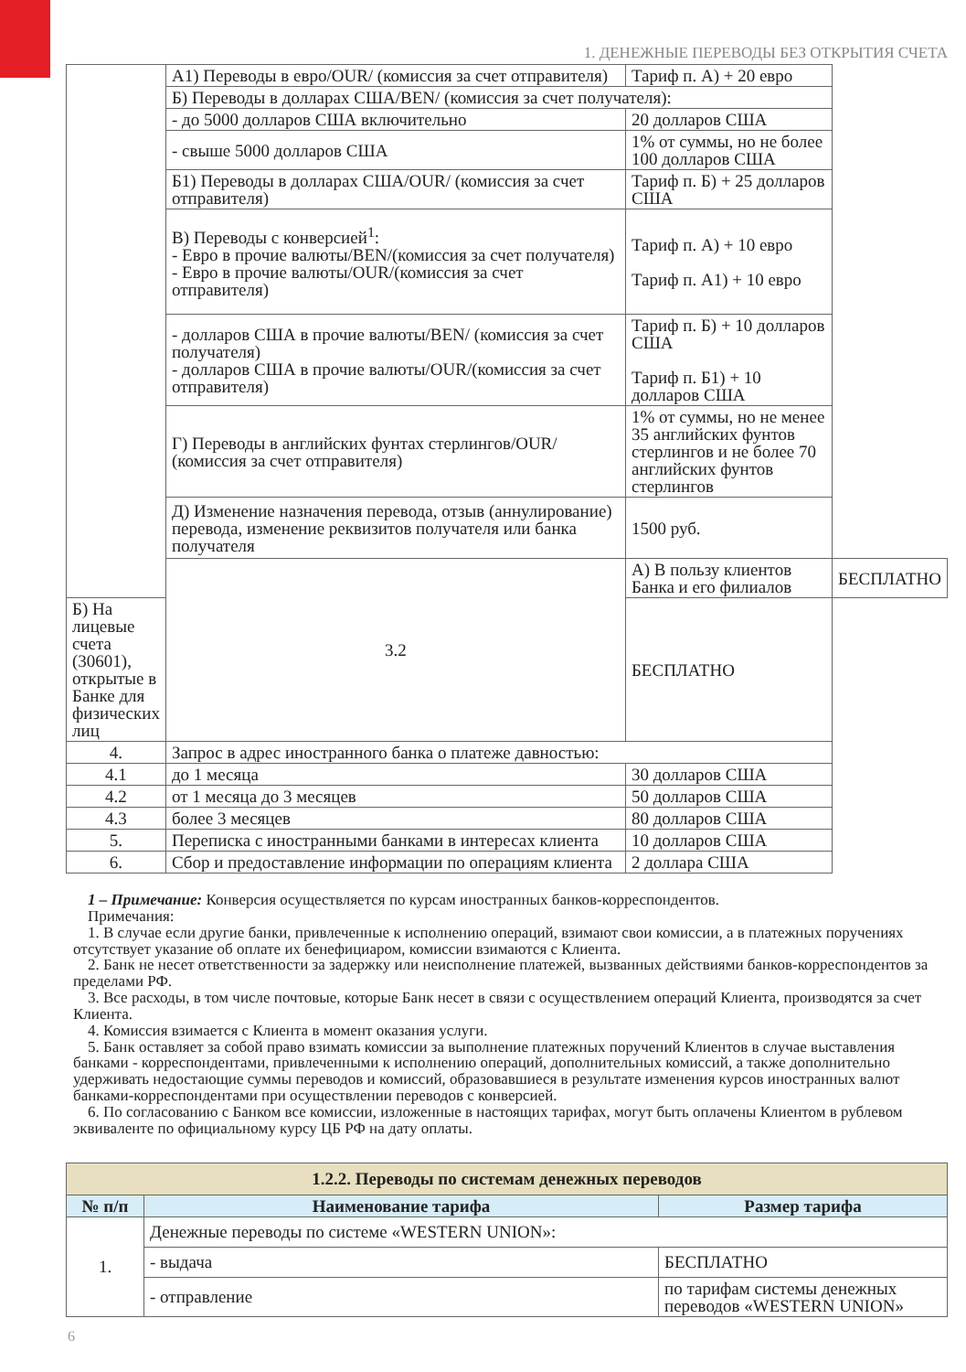1. ДЕНЕЖНЫЕ ПЕРЕВОДЫ БЕЗ ОТКРЫТИЯ СЧЕТА
| | А1) Переводы в евро/OUR/ (комиссия за счет отправителя) | Тариф п. А) + 20 евро | |
| | Б) Переводы в долларах США/BEN/ (комиссия за счет получателя): | | |
| | - до 5000 долларов США включительно | 20 долларов США | |
| | - свыше 5000 долларов США | 1% от суммы, но не более 100 долларов США | |
| | Б1) Переводы в долларах США/OUR/ (комиссия за счет отправителя) | Тариф п. Б) + 25 долларов США | |
| | В) Переводы с конверсией<sup>1</sup>: - Евро в прочие валюты/BEN/(комиссия за счет получателя) - Евро в прочие валюты/OUR/(комиссия за счет отправителя) | Тариф п. А) + 10 евро Тариф п. А1) + 10 евро | |
| | - долларов США в прочие валюты/BEN/ (комиссия за счет получателя) - долларов США в прочие валюты/OUR/(комиссия за счет отправителя) | Тариф п. Б) + 10 долларов США Тариф п. Б1) + 10 долларов США | |
| | Г) Переводы в английских фунтах стерлингов/OUR/ (комиссия за счет отправителя) | 1% от суммы, но не менее 35 английских фунтов стерлингов и не более 70 английских фунтов стерлингов | |
| | Д) Изменение назначения перевода, отзыв (аннулирование) перевода, изменение реквизитов получателя или банка получателя | 1500 руб. | |
| | 3.2 | А) В пользу клиентов Банка и его филиалов | БЕСПЛАТНО |
| Б) На лицевые счета (30601), открытые в Банке для физических лиц | | БЕСПЛАТНО | |
| 4. | Запрос в адрес иностранного банка о платеже давностью: | | |
| 4.1 | до 1 месяца | 30 долларов США | |
| 4.2 | от 1 месяца до 3 месяцев | 50 долларов США | |
| 4.3 | более 3 месяцев | 80 долларов США | |
| 5. | Переписка с иностранными банками в интересах клиента | 10 долларов США | |
| 6. | Сбор и предоставление информации по операциям клиента | 2 доллара США | |
1 – Примечание: Конверсия осуществляется по курсам иностранных банков-корреспондентов.
Примечания:
1. В случае если другие банки, привлеченные к исполнению операций, взимают свои комиссии, а в платежных поручениях отсутствует указание об оплате их бенефициаром, комиссии взимаются с Клиента.
2. Банк не несет ответственности за задержку или неисполнение платежей, вызванных действиями банков-корреспондентов за пределами РФ.
3. Все расходы, в том числе почтовые, которые Банк несет в связи с осуществлением операций Клиента, производятся за счет Клиента.
4. Комиссия взимается с Клиента в момент оказания услуги.
5. Банк оставляет за собой право взимать комиссии за выполнение платежных поручений Клиентов в случае выставления банками - корреспондентами, привлеченными к исполнению операций, дополнительных комиссий, а также дополнительно удерживать недостающие суммы переводов и комиссий, образовавшиеся в результате изменения курсов иностранных валют банками-корреспондентами при осуществлении переводов с конверсией.
6. По согласованию с Банком все комиссии, изложенные в настоящих тарифах, могут быть оплачены Клиентом в рублевом эквиваленте по официальному курсу ЦБ РФ на дату оплаты.
| 1.2.2. Переводы по системам денежных переводов | | |
| --- | --- | --- |
| № п/п | Наименование тарифа | Размер тарифа |
| 1. | Денежные переводы по системе «WESTERN UNION»: | |
| | - выдача | БЕСПЛАТНО |
| | - отправление | по тарифам системы денежных переводов «WESTERN UNION» |
6